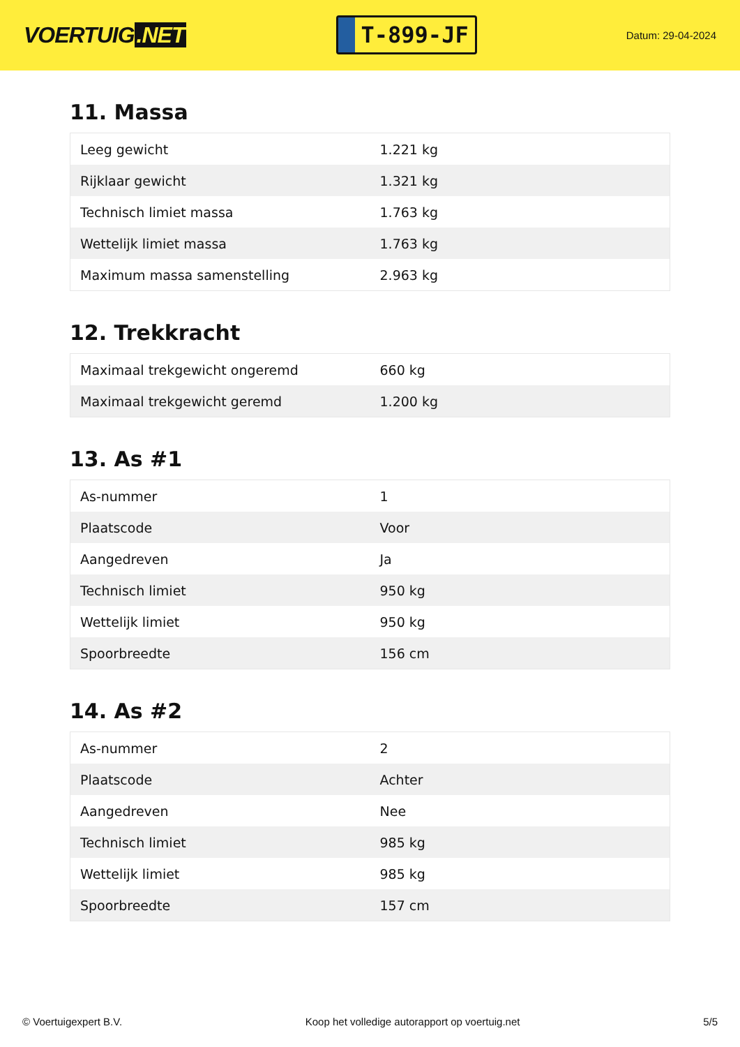VOERTUIG.NET
T-899-JF
Datum: 29-04-2024
11. Massa
| Leeg gewicht | 1.221 kg |
| Rijklaar gewicht | 1.321 kg |
| Technisch limiet massa | 1.763 kg |
| Wettelijk limiet massa | 1.763 kg |
| Maximum massa samenstelling | 2.963 kg |
12. Trekkracht
| Maximaal trekgewicht ongeremd | 660 kg |
| Maximaal trekgewicht geremd | 1.200 kg |
13. As #1
| As-nummer | 1 |
| Plaatscode | Voor |
| Aangedreven | Ja |
| Technisch limiet | 950 kg |
| Wettelijk limiet | 950 kg |
| Spoorbreedte | 156 cm |
14. As #2
| As-nummer | 2 |
| Plaatscode | Achter |
| Aangedreven | Nee |
| Technisch limiet | 985 kg |
| Wettelijk limiet | 985 kg |
| Spoorbreedte | 157 cm |
© Voertuigexpert B.V. Koop het volledige autorapport op voertuig.net 5/5